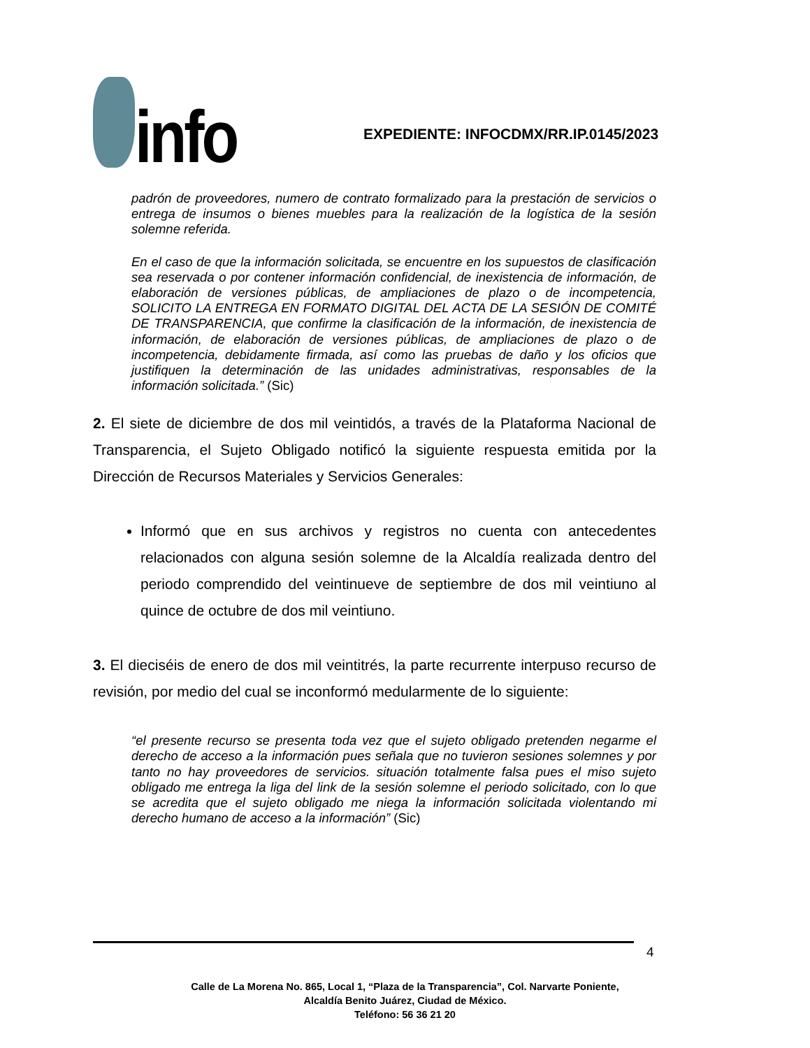info
EXPEDIENTE: INFOCDMX/RR.IP.0145/2023
padrón de proveedores, numero de contrato formalizado para la prestación de servicios o entrega de insumos o bienes muebles para la realización de la logística de la sesión solemne referida.
En el caso de que la información solicitada, se encuentre en los supuestos de clasificación sea reservada o por contener información confidencial, de inexistencia de información, de elaboración de versiones públicas, de ampliaciones de plazo o de incompetencia, SOLICITO LA ENTREGA EN FORMATO DIGITAL DEL ACTA DE LA SESIÓN DE COMITÉ DE TRANSPARENCIA, que confirme la clasificación de la información, de inexistencia de información, de elaboración de versiones públicas, de ampliaciones de plazo o de incompetencia, debidamente firmada, así como las pruebas de daño y los oficios que justifiquen la determinación de las unidades administrativas, responsables de la información solicitada.” (Sic)
2. El siete de diciembre de dos mil veintidós, a través de la Plataforma Nacional de Transparencia, el Sujeto Obligado notificó la siguiente respuesta emitida por la Dirección de Recursos Materiales y Servicios Generales:
Informó que en sus archivos y registros no cuenta con antecedentes relacionados con alguna sesión solemne de la Alcaldía realizada dentro del periodo comprendido del veintinueve de septiembre de dos mil veintiuno al quince de octubre de dos mil veintiuno.
3. El dieciséis de enero de dos mil veintitrés, la parte recurrente interpuso recurso de revisión, por medio del cual se inconformó medularmente de lo siguiente:
“el presente recurso se presenta toda vez que el sujeto obligado pretenden negarme el derecho de acceso a la información pues señala que no tuvieron sesiones solemnes y por tanto no hay proveedores de servicios. situación totalmente falsa pues el miso sujeto obligado me entrega la liga del link de la sesión solemne el periodo solicitado, con lo que se acredita que el sujeto obligado me niega la información solicitada violentando mi derecho humano de acceso a la información” (Sic)
4
Calle de La Morena No. 865, Local 1, “Plaza de la Transparencia”, Col. Narvarte Poniente,
Alcaldía Benito Juárez, Ciudad de México.
Teléfono: 56 36 21 20